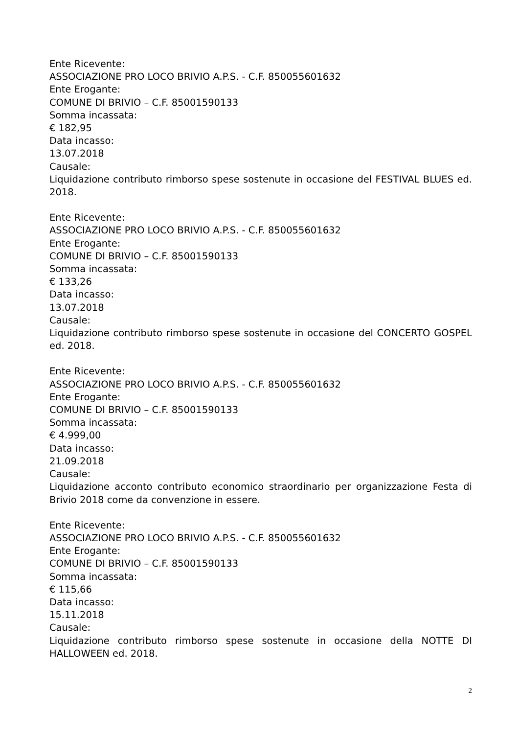Ente Ricevente:
ASSOCIAZIONE PRO LOCO BRIVIO A.P.S. - C.F. 850055601632
Ente Erogante:
COMUNE DI BRIVIO – C.F. 85001590133
Somma incassata:
€ 182,95
Data incasso:
13.07.2018
Causale:
Liquidazione contributo rimborso spese sostenute in occasione del FESTIVAL BLUES ed. 2018.
Ente Ricevente:
ASSOCIAZIONE PRO LOCO BRIVIO A.P.S. - C.F. 850055601632
Ente Erogante:
COMUNE DI BRIVIO – C.F. 85001590133
Somma incassata:
€ 133,26
Data incasso:
13.07.2018
Causale:
Liquidazione contributo rimborso spese sostenute in occasione del CONCERTO GOSPEL ed. 2018.
Ente Ricevente:
ASSOCIAZIONE PRO LOCO BRIVIO A.P.S. - C.F. 850055601632
Ente Erogante:
COMUNE DI BRIVIO – C.F. 85001590133
Somma incassata:
€ 4.999,00
Data incasso:
21.09.2018
Causale:
Liquidazione acconto contributo economico straordinario per organizzazione Festa di Brivio 2018 come da convenzione in essere.
Ente Ricevente:
ASSOCIAZIONE PRO LOCO BRIVIO A.P.S. - C.F. 850055601632
Ente Erogante:
COMUNE DI BRIVIO – C.F. 85001590133
Somma incassata:
€ 115,66
Data incasso:
15.11.2018
Causale:
Liquidazione contributo rimborso spese sostenute in occasione della NOTTE DI HALLOWEEN ed. 2018.
2